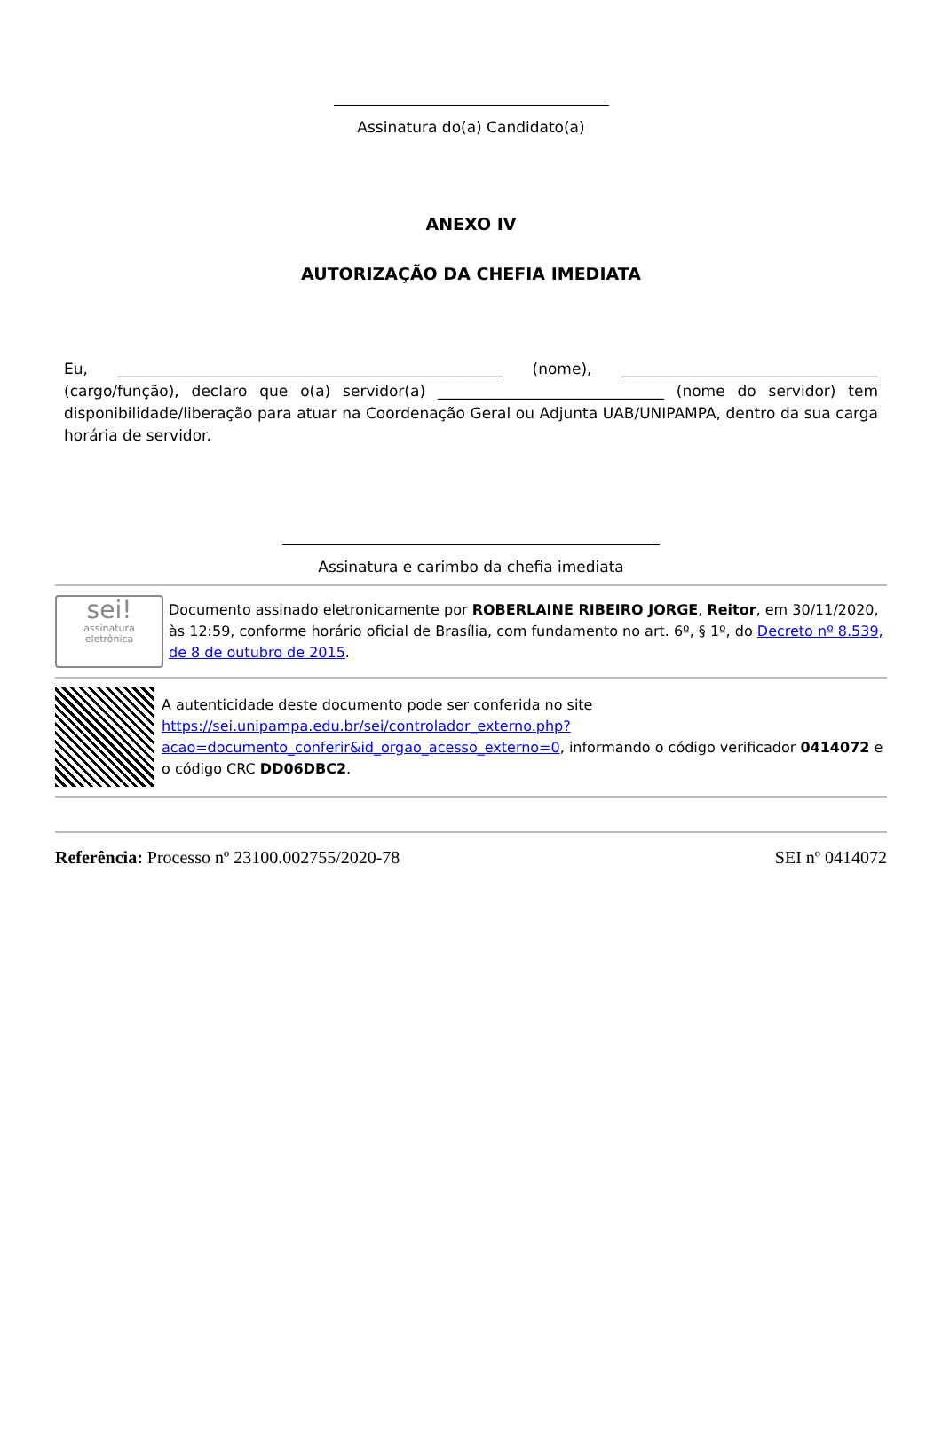Assinatura do(a) Candidato(a)
ANEXO IV
AUTORIZAÇÃO DA CHEFIA IMEDIATA
Eu, ___________________________________________________ (nome), __________________________________ (cargo/função), declaro que o(a) servidor(a) ______________________________ (nome do servidor) tem disponibilidade/liberação para atuar na Coordenação Geral ou Adjunta UAB/UNIPAMPA, dentro da sua carga horária de servidor.
Assinatura e carimbo da chefia imediata
sei!
assinatura
eletrônica
Documento assinado eletronicamente por ROBERLAINE RIBEIRO JORGE, Reitor, em 30/11/2020, às 12:59, conforme horário oficial de Brasília, com fundamento no art. 6º, § 1º, do Decreto nº 8.539, de 8 de outubro de 2015.
A autenticidade deste documento pode ser conferida no site https://sei.unipampa.edu.br/sei/controlador_externo.php?acao=documento_conferir&id_orgao_acesso_externo=0, informando o código verificador 0414072 e o código CRC DD06DBC2.
Referência: Processo nº 23100.002755/2020-78 SEI nº 0414072